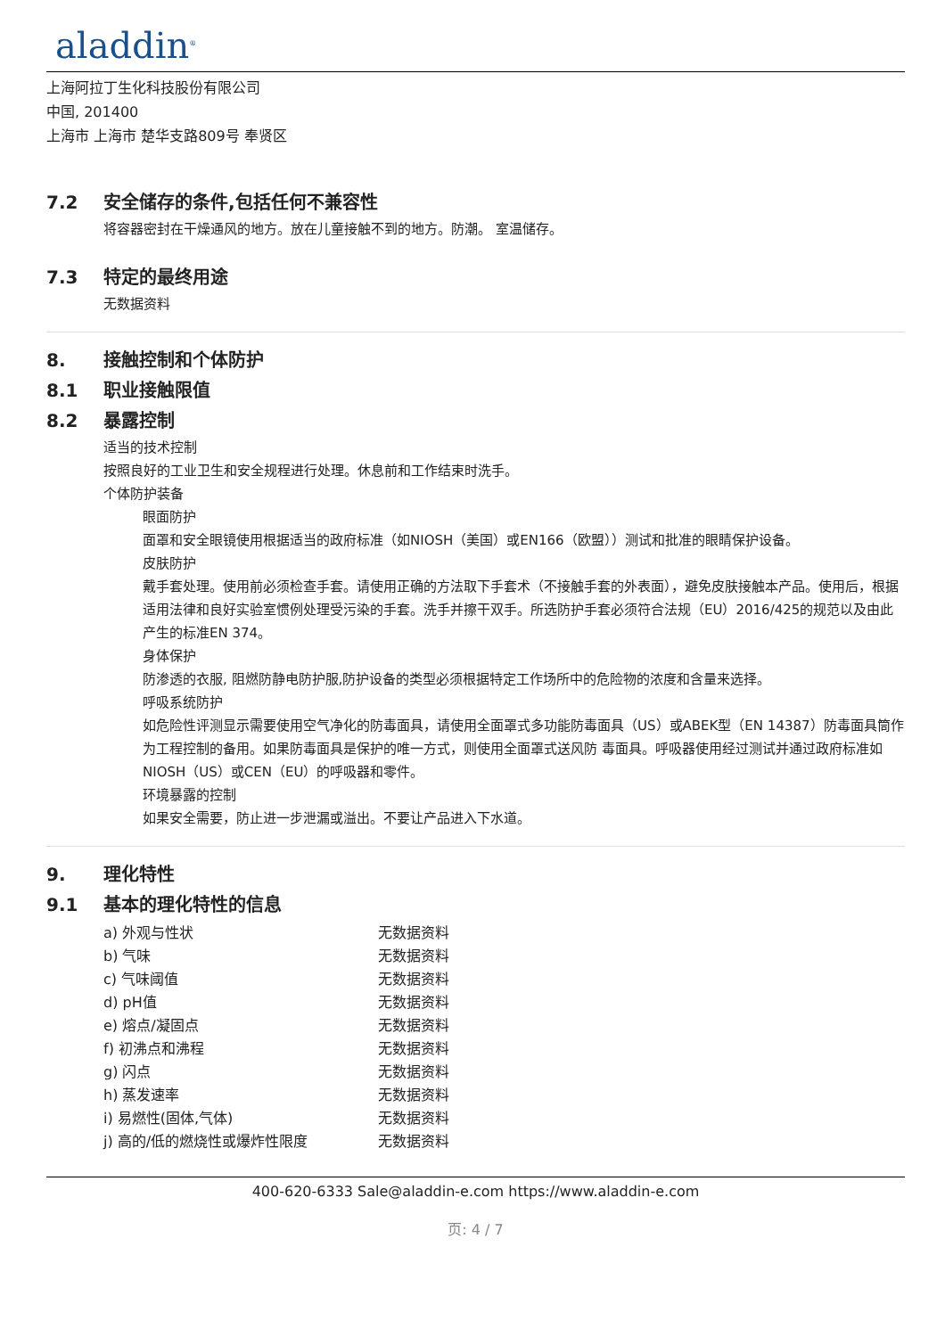aladdin<sup>®</sup>
上海阿拉丁生化科技股份有限公司
中国, 201400
上海市 上海市 楚华支路809号 奉贤区
7.2 安全储存的条件,包括任何不兼容性
将容器密封在干燥通风的地方。放在儿童接触不到的地方。防潮。 室温储存。
7.3 特定的最终用途
无数据资料
8. 接触控制和个体防护
8.1 职业接触限值
8.2 暴露控制
适当的技术控制
按照良好的工业卫生和安全规程进行处理。休息前和工作结束时洗手。
个体防护装备
眼面防护
面罩和安全眼镜使用根据适当的政府标准（如NIOSH（美国）或EN166（欧盟））测试和批准的眼睛保护设备。
皮肤防护
戴手套处理。使用前必须检查手套。请使用正确的方法取下手套术（不接触手套的外表面），避免皮肤接触本产品。使用后，根据适用法律和良好实验室惯例处理受污染的手套。洗手并擦干双手。所选防护手套必须符合法规（EU）2016/425的规范以及由此产生的标准EN 374。
身体保护
防渗透的衣服, 阻燃防静电防护服,防护设备的类型必须根据特定工作场所中的危险物的浓度和含量来选择。
呼吸系统防护
如危险性评测显示需要使用空气净化的防毒面具，请使用全面罩式多功能防毒面具（US）或ABEK型（EN 14387）防毒面具筒作为工程控制的备用。如果防毒面具是保护的唯一方式，则使用全面罩式送风防 毒面具。呼吸器使用经过测试并通过政府标准如NIOSH（US）或CEN（EU）的呼吸器和零件。
环境暴露的控制
如果安全需要，防止进一步泄漏或溢出。不要让产品进入下水道。
9. 理化特性
9.1 基本的理化特性的信息
| a) 外观与性状 | 无数据资料 |
| b) 气味 | 无数据资料 |
| c) 气味阈值 | 无数据资料 |
| d) pH值 | 无数据资料 |
| e) 熔点/凝固点 | 无数据资料 |
| f) 初沸点和沸程 | 无数据资料 |
| g) 闪点 | 无数据资料 |
| h) 蒸发速率 | 无数据资料 |
| i) 易燃性(固体,气体) | 无数据资料 |
| j) 高的/低的燃烧性或爆炸性限度 | 无数据资料 |
400-620-6333 Sale@aladdin-e.com https://www.aladdin-e.com
页: 4 / 7